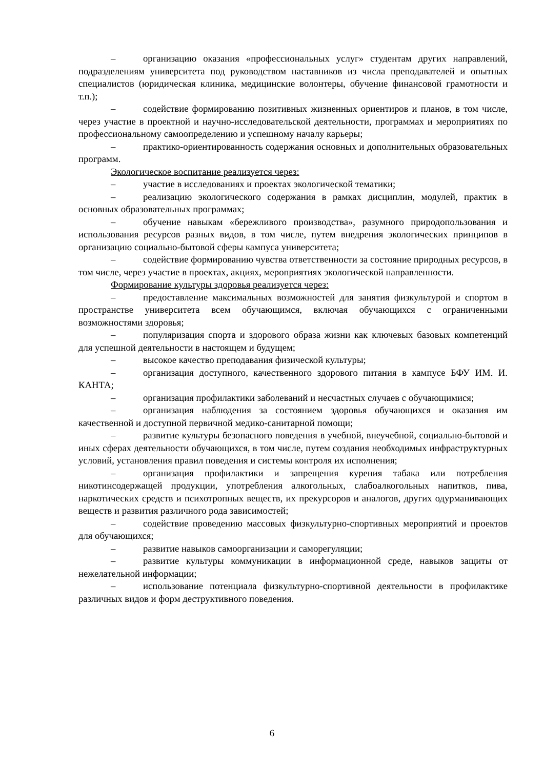– организацию оказания «профессиональных услуг» студентам других направлений, подразделениям университета под руководством наставников из числа преподавателей и опытных специалистов (юридическая клиника, медицинские волонтеры, обучение финансовой грамотности и т.п.);
– содействие формированию позитивных жизненных ориентиров и планов, в том числе, через участие в проектной и научно-исследовательской деятельности, программах и мероприятиях по профессиональному самоопределению и успешному началу карьеры;
– практико-ориентированность содержания основных и дополнительных образовательных программ.
Экологическое воспитание реализуется через:
– участие в исследованиях и проектах экологической тематики;
– реализацию экологического содержания в рамках дисциплин, модулей, практик в основных образовательных программах;
– обучение навыкам «бережливого производства», разумного природопользования и использования ресурсов разных видов, в том числе, путем внедрения экологических принципов в организацию социально-бытовой сферы кампуса университета;
– содействие формированию чувства ответственности за состояние природных ресурсов, в том числе, через участие в проектах, акциях, мероприятиях экологической направленности.
Формирование культуры здоровья реализуется через:
– предоставление максимальных возможностей для занятия физкультурой и спортом в пространстве университета всем обучающимся, включая обучающихся с ограниченными возможностями здоровья;
– популяризация спорта и здорового образа жизни как ключевых базовых компетенций для успешной деятельности в настоящем и будущем;
– высокое качество преподавания физической культуры;
– организация доступного, качественного здорового питания в кампусе БФУ ИМ. И. КАНТА;
– организация профилактики заболеваний и несчастных случаев с обучающимися;
– организация наблюдения за состоянием здоровья обучающихся и оказания им качественной и доступной первичной медико-санитарной помощи;
– развитие культуры безопасного поведения в учебной, внеучебной, социально-бытовой и иных сферах деятельности обучающихся, в том числе, путем создания необходимых инфраструктурных условий, установления правил поведения и системы контроля их исполнения;
– организация профилактики и запрещения курения табака или потребления никотинсодержащей продукции, употребления алкогольных, слабоалкогольных напитков, пива, наркотических средств и психотропных веществ, их прекурсоров и аналогов, других одурманивающих веществ и развития различного рода зависимостей;
– содействие проведению массовых физкультурно-спортивных мероприятий и проектов для обучающихся;
– развитие навыков самоорганизации и саморегуляции;
– развитие культуры коммуникации в информационной среде, навыков защиты от нежелательной информации;
– использование потенциала физкультурно-спортивной деятельности в профилактике различных видов и форм деструктивного поведения.
6